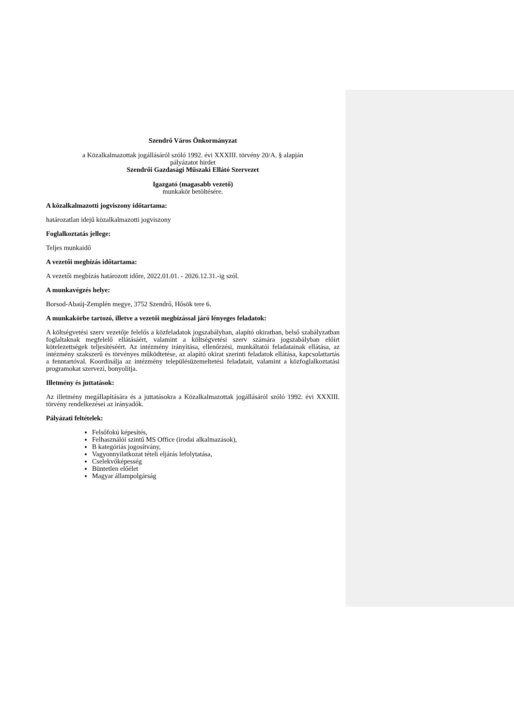Szendrő Város Önkormányzat
a Közalkalmazottak jogállásáról szóló 1992. évi XXXIII. törvény 20/A. § alapján
pályázatot hirdet
Szendrői Gazdasági Műszaki Ellátó Szervezet
Igazgató (magasabb vezető)
munkakör betöltésére.
A közalkalmazotti jogviszony időtartama:
határozatlan idejű közalkalmazotti jogviszony
Foglalkoztatás jellege:
Teljes munkaidő
A vezetői megbízás időtartama:
A vezetői megbízás határozott időre, 2022.01.01. - 2026.12.31.-ig szól.
A munkavégzés helye:
Borsod-Abaúj-Zemplén megye, 3752 Szendrő, Hősök tere 6.
A munkakörbe tartozó, illetve a vezetői megbízással járó lényeges feladatok:
A költségvetési szerv vezetője felelős a közfeladatok jogszabályban, alapító okiratban, belső szabályzatban foglaltaknak megfelelő ellátásáért, valamint a költségvetési szerv számára jogszabályban előírt kötelezettségek teljesítéséért. Az intézmény irányítása, ellenőrzési, munkáltatói feladatainak ellátása, az intézmény szakszerű és törvényes működtetése, az alapító okirat szerinti feladatok ellátása, kapcsolattartás a fenntartóval. Koordinálja az intézmény településüzemeltetési feladatait, valamint a közfoglalkoztatási programokat szervezi, bonyolítja.
Illetmény és juttatások:
Az illetmény megállapítására és a juttatásokra a Közalkalmazottak jogállásáról szóló 1992. évi XXXIII. törvény rendelkezései az irányadók.
Pályázati feltételek:
Felsőfokú képesítés,
Felhasználói szintű MS Office (irodai alkalmazások),
B kategóriás jogosítvány,
Vagyonnyilatkozat tételi eljárás lefolytatása,
Cselekvőképesség
Büntetlen előélet
Magyar állampolgárság